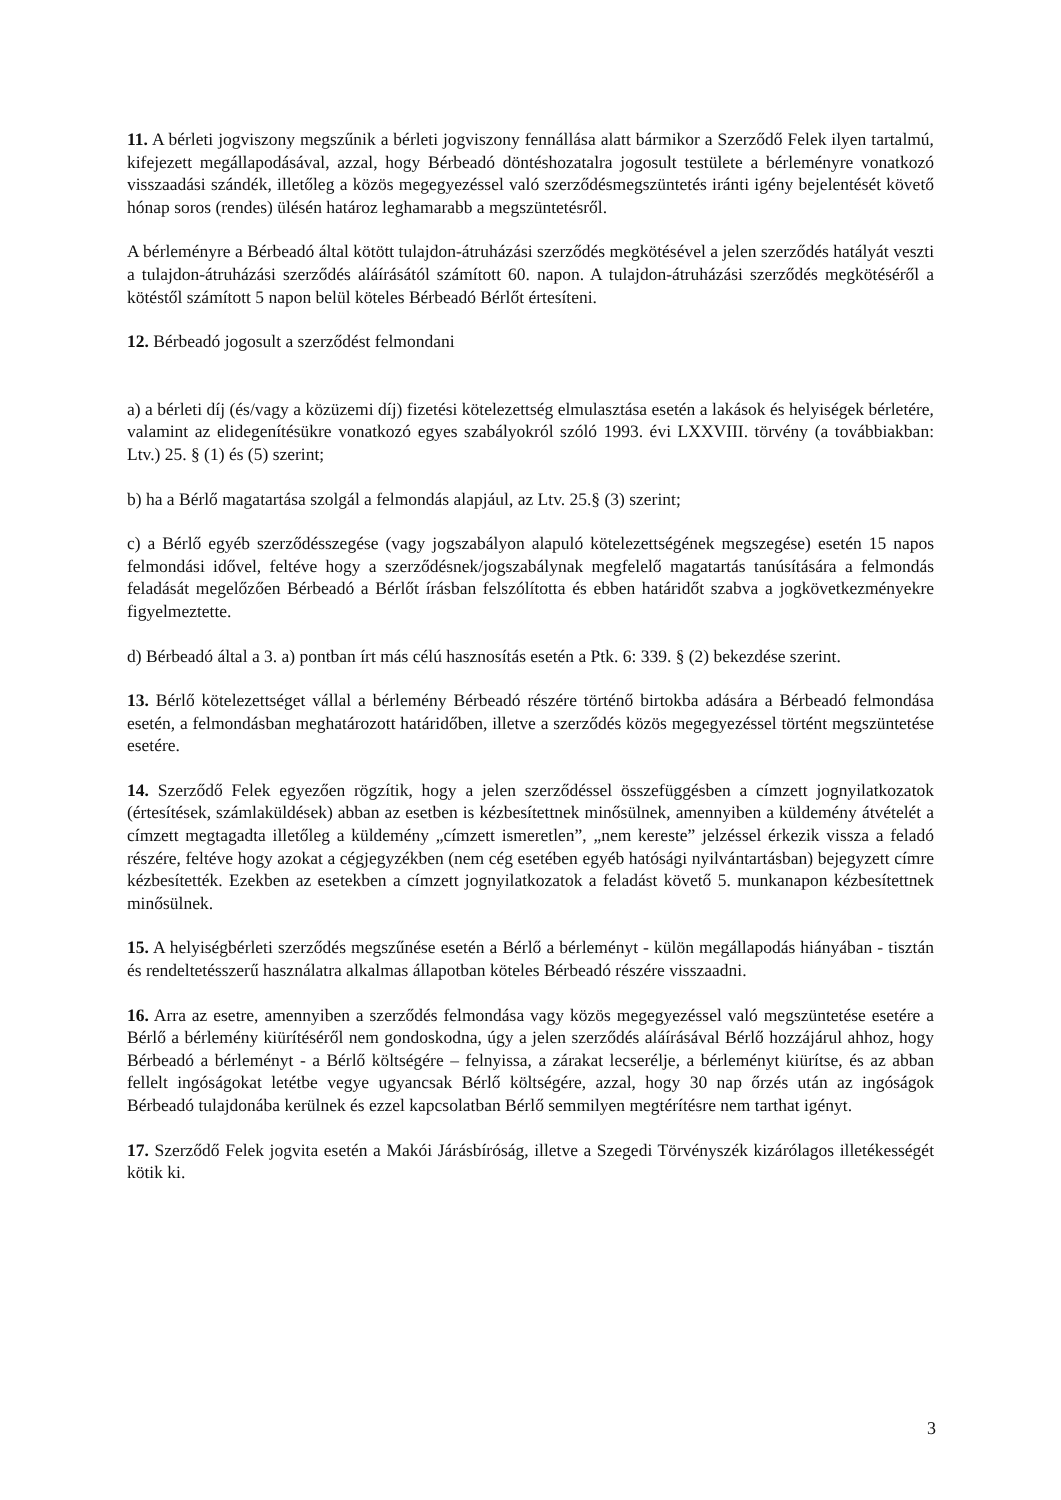11. A bérleti jogviszony megszűnik a bérleti jogviszony fennállása alatt bármikor a Szerződő Felek ilyen tartalmú, kifejezett megállapodásával, azzal, hogy Bérbeadó döntéshozatalra jogosult testülete a bérleményre vonatkozó visszaadási szándék, illetőleg a közös megegyezéssel való szerződésmegszüntetés iránti igény bejelentését követő hónap soros (rendes) ülésén határoz leghamarabb a megszüntetésről.
A bérleményre a Bérbeadó által kötött tulajdon-átruházási szerződés megkötésével a jelen szerződés hatályát veszti a tulajdon-átruházási szerződés aláírásától számított 60. napon. A tulajdon-átruházási szerződés megkötéséről a kötéstől számított 5 napon belül köteles Bérbeadó Bérlőt értesíteni.
12. Bérbeadó jogosult a szerződést felmondani
a) a bérleti díj (és/vagy a közüzemi díj) fizetési kötelezettség elmulasztása esetén a lakások és helyiségek bérletére, valamint az elidegenítésükre vonatkozó egyes szabályokról szóló 1993. évi LXXVIII. törvény (a továbbiakban: Ltv.) 25. § (1) és (5) szerint;
b) ha a Bérlő magatartása szolgál a felmondás alapjául, az Ltv. 25.§ (3) szerint;
c) a Bérlő egyéb szerződésszegése (vagy jogszabályon alapuló kötelezettségének megszegése) esetén 15 napos felmondási idővel, feltéve hogy a szerződésnek/jogszabálynak megfelelő magatartás tanúsítására a felmondás feladását megelőzően Bérbeadó a Bérlőt írásban felszólította és ebben határidőt szabva a jogkövetkezményekre figyelmeztette.
d) Bérbeadó által a 3. a) pontban írt más célú hasznosítás esetén a Ptk. 6: 339. § (2) bekezdése szerint.
13. Bérlő kötelezettséget vállal a bérlemény Bérbeadó részére történő birtokba adására a Bérbeadó felmondása esetén, a felmondásban meghatározott határidőben, illetve a szerződés közös megegyezéssel történt megszüntetése esetére.
14. Szerződő Felek egyezően rögzítik, hogy a jelen szerződéssel összefüggésben a címzett jognyilatkozatok (értesítések, számlaküldések) abban az esetben is kézbesítettnek minősülnek, amennyiben a küldemény átvételét a címzett megtagadta illetőleg a küldemény „címzett ismeretlen”, „nem kereste” jelzéssel érkezik vissza a feladó részére, feltéve hogy azokat a cégjegyzékben (nem cég esetében egyéb hatósági nyilvántartásban) bejegyzett címre kézbesítették. Ezekben az esetekben a címzett jognyilatkozatok a feladást követő 5. munkanapon kézbesítettnek minősülnek.
15. A helyiségbérleti szerződés megszűnése esetén a Bérlő a bérleményt - külön megállapodás hiányában - tisztán és rendeltetésszerű használatra alkalmas állapotban köteles Bérbeadó részére visszaadni.
16. Arra az esetre, amennyiben a szerződés felmondása vagy közös megegyezéssel való megszüntetése esetére a Bérlő a bérlemény kiürítéséről nem gondoskodna, úgy a jelen szerződés aláírásával Bérlő hozzájárul ahhoz, hogy Bérbeadó a bérleményt - a Bérlő költségére – felnyissa, a zárakat lecserélje, a bérleményt kiürítse, és az abban fellelt ingóságokat letétbe vegye ugyancsak Bérlő költségére, azzal, hogy 30 nap őrzés után az ingóságok Bérbeadó tulajdonába kerülnek és ezzel kapcsolatban Bérlő semmilyen megtérítésre nem tarthat igényt.
17. Szerződő Felek jogvita esetén a Makói Járásbíróság, illetve a Szegedi Törvényszék kizárólagos illetékességét kötik ki.
3